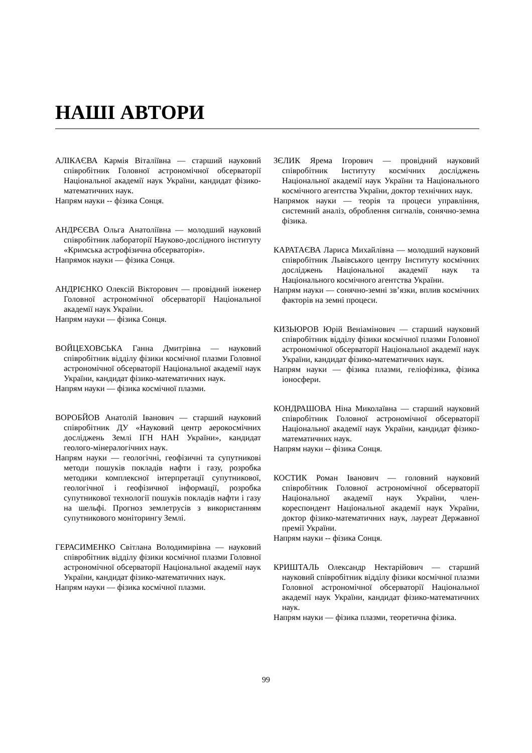НАШІ АВТОРИ
АЛІКАЄВА Кармія Віталіївна — старший науковий співробітник Головної астрономічної обсерваторії Національної академії наук України, кандидат фізико-математичних наук.
Напрям науки -- фізика Сонця.
АНДРЄЄВА Ольга Анатоліївна — молодший науковий співробітник лабораторії Науково-дослідного інституту «Кримська астрофізична обсерваторія».
Напрямок науки — фізика Сонця.
АНДРІЄНКО Олексій Вікторович — провідний інженер Головної астрономічної обсерваторії Національної академії наук України.
Напрям науки — фізика Сонця.
ВОЙЦЕХОВСЬКА Ганна Дмитрівна — науковий співробітник відділу фізики космічної плазми Головної астрономічної обсерваторії Національної академії наук України, кандидат фізико-математичних наук.
Напрям науки — фізика космічної плазми.
ВОРОБЙОВ Анатолій Іванович — старший науковий співробітник ДУ «Науковий центр аерокосмічних досліджень Землі ІГН НАН України», кандидат геолого-мінералогічних наук.
Напрям науки — геологічні, геофізичні та супутникові методи пошуків покладів нафти і газу, розробка методики комплексної інтерпретації супутникової, геологічної і геофізичної інформації, розробка супутникової технології пошуків покладів нафти і газу на шельфі. Прогноз землетрусів з використанням супутникового моніторингу Землі.
ГЕРАСИМЕНКО Світлана Володимирівна — науковий співробітник відділу фізики космічної плазми Головної астрономічної обсерваторії Національної академії наук України, кандидат фізико-математичних наук.
Напрям науки — фізика космічної плазми.
ЗЄЛИК Ярема Ігорович — провідний науковий співробітник Інституту космічних досліджень Національної академії наук України та Національного космічного агентства України, доктор технічних наук.
Напрямок науки — теорія та процеси управління, системний аналіз, оброблення сигналів, сонячно-земна фізика.
КАРАТАЄВА Лариса Михайлівна — молодший науковий співробітник Львівського центру Інституту космічних досліджень Національної академії наук та Національного космічного агентства України.
Напрям науки — сонячно-земні зв’язки, вплив космічних факторів на земні процеси.
КИЗЬЮРОВ Юрій Веніамінович — старший науковий співробітник відділу фізики космічної плазми Головної астрономічної обсерваторії Національної академії наук України, кандидат фізико-математичних наук.
Напрям науки — фізика плазми, геліофізика, фізика іоносфери.
КОНДРАШОВА Ніна Миколаївна — старший науковий співробітник Головної астрономічної обсерваторії Національної академії наук України, кандидат фізико-математичних наук.
Напрям науки -- фізика Сонця.
КОСТИК Роман Іванович — головний науковий співробітник Головної астрономічної обсерваторії Національної академії наук України, член-кореспондент Національної академії наук України, доктор фізико-математичних наук, лауреат Державної премії України.
Напрям науки -- фізика Сонця.
КРИШТАЛЬ Олександр Нектарійович — старший науковий співробітник відділу фізики космічної плазми Головної астрономічної обсерваторії Національної академії наук України, кандидат фізико-математичних наук.
Напрям науки — фізика плазми, теоретична фізика.
99